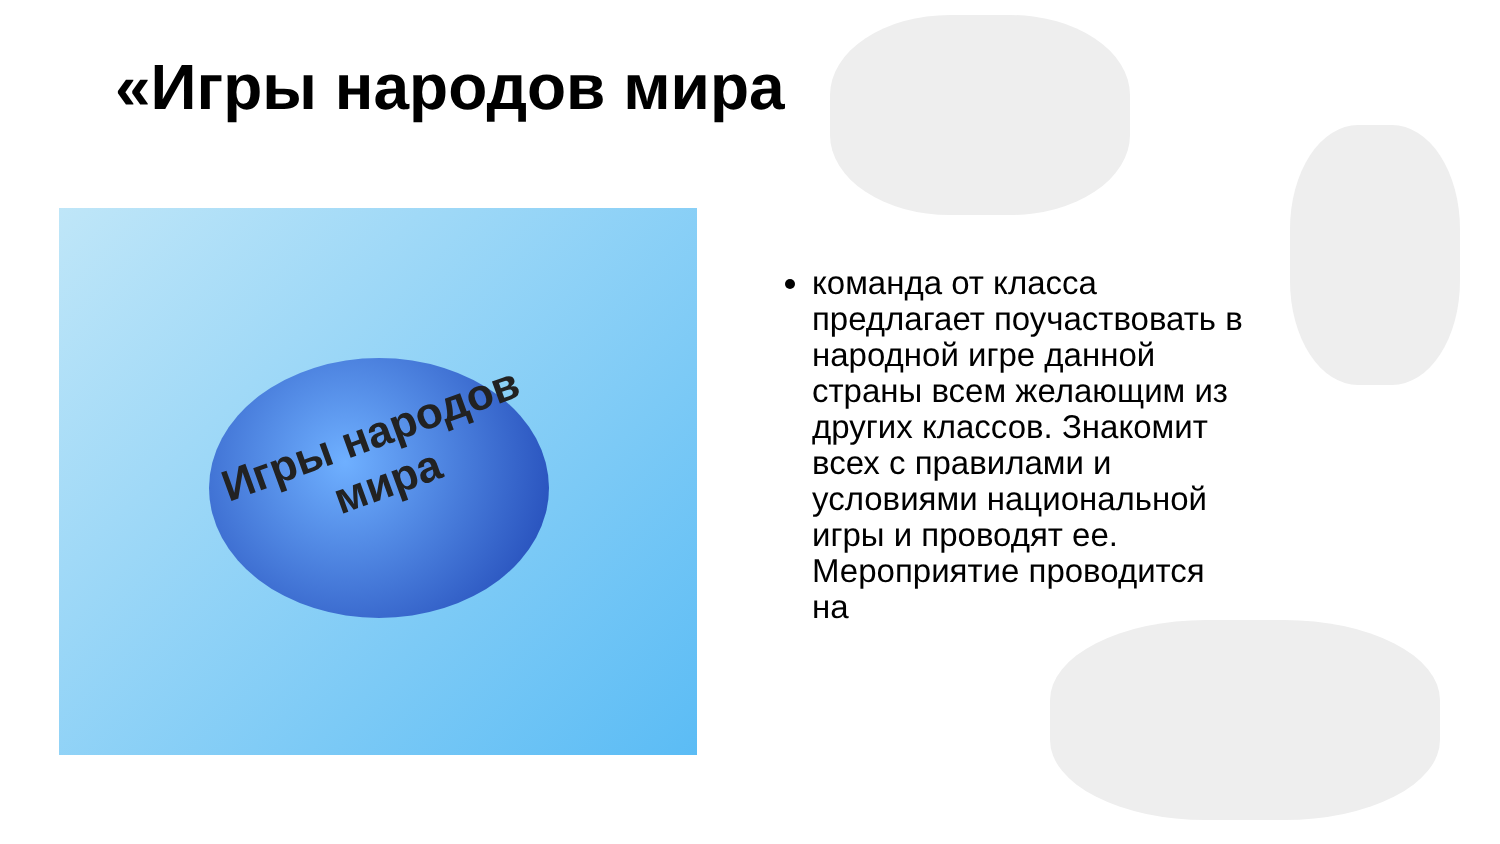«Игры народов мира
Игры народов мира
команда от класса предлагает поучаствовать в народной игре данной страны всем желающим из других классов. Знакомит всех с правилами и условиями национальной игры и проводят ее. Мероприятие проводится на